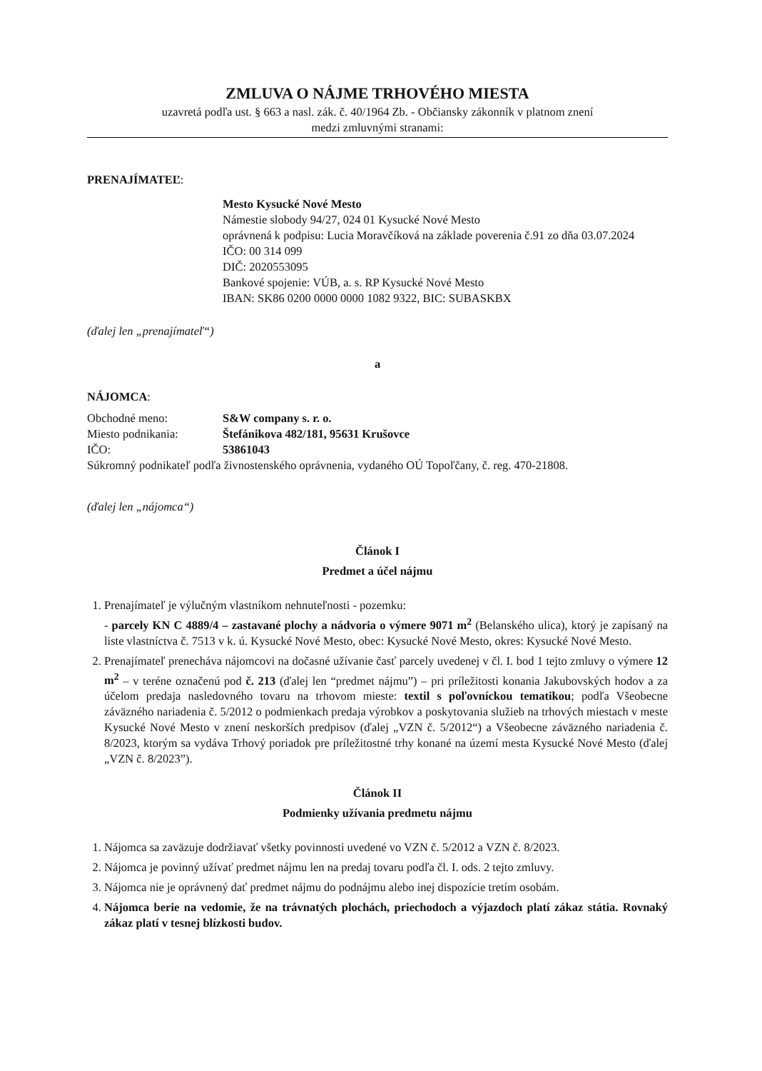ZMLUVA O NÁJME TRHOVÉHO MIESTA
uzavretá podľa ust. § 663 a nasl. zák. č. 40/1964 Zb. - Občiansky zákonník v platnom znení
medzi zmluvnými stranami:
PRENAJÍMATEĽ:
Mesto Kysucké Nové Mesto
Námestie slobody 94/27, 024 01 Kysucké Nové Mesto
oprávnená k podpisu: Lucia Moravčíková na základe poverenia č.91 zo dňa 03.07.2024
IČO: 00 314 099
DIČ: 2020553095
Bankové spojenie: VÚB, a. s. RP Kysucké Nové Mesto
IBAN: SK86 0200 0000 0000 1082 9322, BIC: SUBASKBX
(ďalej len „prenajímateľ“)
a
NÁJOMCA:
| Obchodné meno: | S&W company s. r. o. |
| Miesto podnikania: | Štefánikova 482/181, 95631 Krušovce |
| IČO: | 53861043 |
Súkromný podnikateľ podľa živnostenského oprávnenia, vydaného OÚ Topoľčany, č. reg. 470-21808.
(ďalej len „nájomca“)
Článok I
Predmet a účel nájmu
1. Prenajímateľ je výlučným vlastníkom nehnuteľnosti - pozemku:
- parcely KN C 4889/4 – zastavané plochy a nádvoria o výmere 9071 m<sup>2</sup> (Belanského ulica), ktorý je zapísaný na liste vlastníctva č. 7513 v k. ú. Kysucké Nové Mesto, obec: Kysucké Nové Mesto, okres: Kysucké Nové Mesto.
2. Prenajímateľ prenecháva nájomcovi na dočasné užívanie časť parcely uvedenej v čl. I. bod 1 tejto zmluvy o výmere 12 m<sup>2</sup> – v teréne označenú pod č. 213 (ďalej len “predmet nájmu”) – pri príležitosti konania Jakubovských hodov a za účelom predaja nasledovného tovaru na trhovom mieste: textil s poľovníckou tematikou; podľa Všeobecne záväzného nariadenia č. 5/2012 o podmienkach predaja výrobkov a poskytovania služieb na trhových miestach v meste Kysucké Nové Mesto v znení neskorších predpisov (ďalej „VZN č. 5/2012“) a Všeobecne záväzného nariadenia č. 8/2023, ktorým sa vydáva Trhový poriadok pre príležitostné trhy konané na území mesta Kysucké Nové Mesto (ďalej „VZN č. 8/2023”).
Článok II
Podmienky užívania predmetu nájmu
1. Nájomca sa zaväzuje dodržiavať všetky povinnosti uvedené vo VZN č. 5/2012 a VZN č. 8/2023.
2. Nájomca je povinný užívať predmet nájmu len na predaj tovaru podľa čl. I. ods. 2 tejto zmluvy.
3. Nájomca nie je oprávnený dať predmet nájmu do podnájmu alebo inej dispozície tretím osobám.
4. Nájomca berie na vedomie, že na trávnatých plochách, priechodoch a výjazdoch platí zákaz státia. Rovnaký zákaz platí v tesnej blízkosti budov.